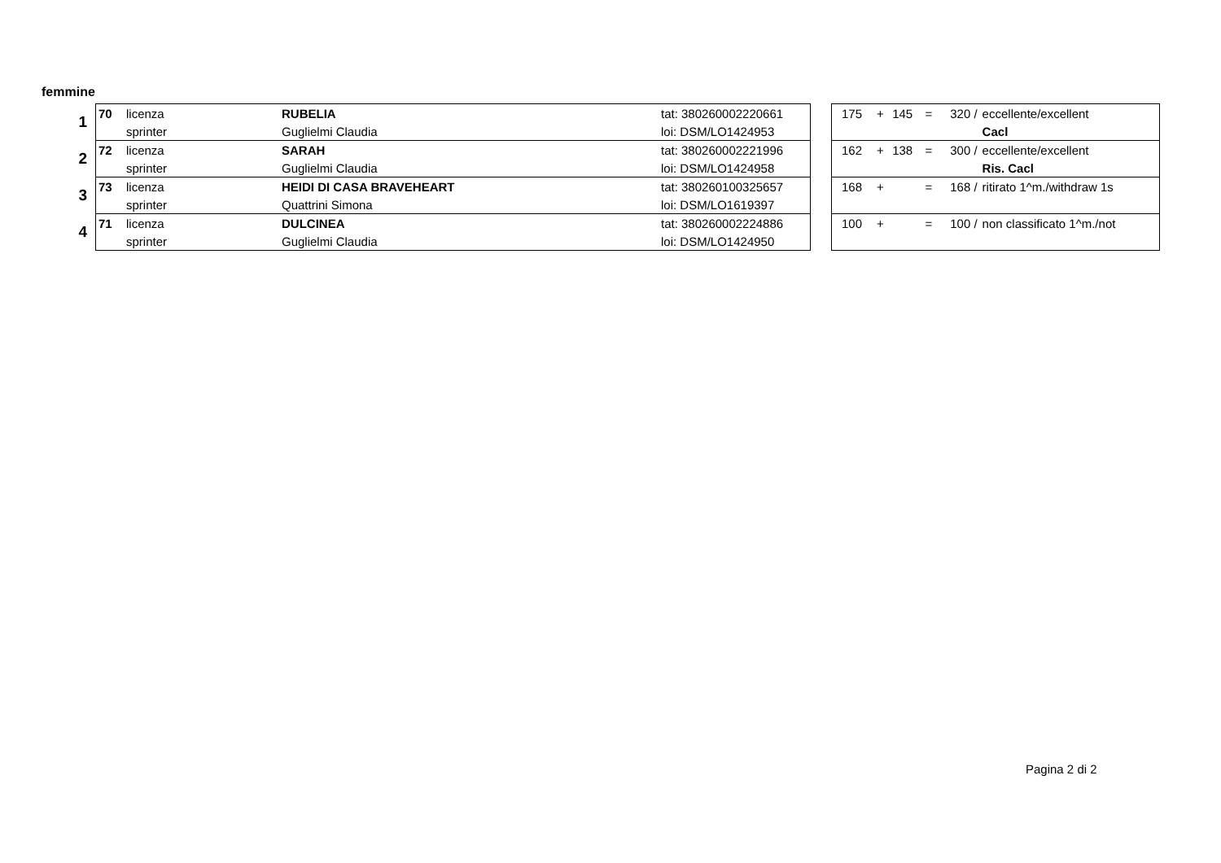femmine
| 1 | 70 | licenza | RUBELIA | tat: 380260002220661 |
| | | sprinter | Guglielmi Claudia | loi: DSM/LO1424953 |
| 2 | 72 | licenza | SARAH | tat: 380260002221996 |
| | | sprinter | Guglielmi Claudia | loi: DSM/LO1424958 |
| 3 | 73 | licenza | HEIDI DI CASA BRAVEHEART | tat: 380260100325657 |
| | | sprinter | Quattrini Simona | loi: DSM/LO1619397 |
| 4 | 71 | licenza | DULCINEA | tat: 380260002224886 |
| | | sprinter | Guglielmi Claudia | loi: DSM/LO1424950 |
| 175 | + | 145 | = | 320 / | eccellente/excellent |
| | | | | | Cacl |
| 162 | + | 138 | = | 300 / | eccellente/excellent |
| | | | | | Ris. Cacl |
| 168 | + | | = | 168 / | ritirato 1^m./withdraw 1s |
| 100 | + | | = | 100 / | non classificato 1^m./not |
Pagina 2 di 2